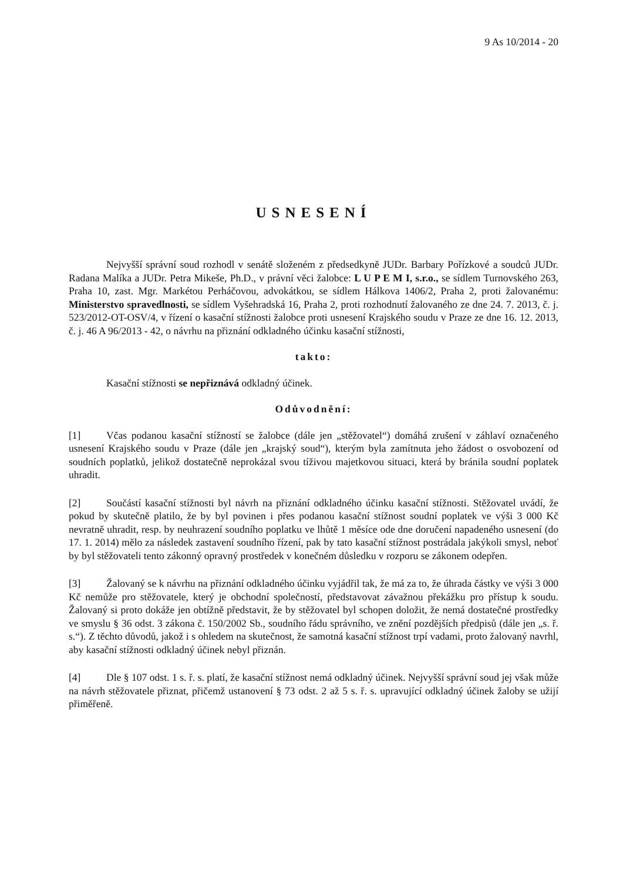9 As 10/2014 - 20
USNESENÍ
Nejvyšší správní soud rozhodl v senátě složeném z předsedkyně JUDr. Barbary Pořízkové a soudců JUDr. Radana Malíka a JUDr. Petra Mikeše, Ph.D., v právní věci žalobce: L U P E M I, s.r.o., se sídlem Turnovského 263, Praha 10, zast. Mgr. Markétou Perháčovou, advokátkou, se sídlem Hálkova 1406/2, Praha 2, proti žalovanému: Ministerstvo spravedlnosti, se sídlem Vyšehradská 16, Praha 2, proti rozhodnutí žalovaného ze dne 24. 7. 2013, č. j. 523/2012-OT-OSV/4, v řízení o kasační stížnosti žalobce proti usnesení Krajského soudu v Praze ze dne 16. 12. 2013, č. j. 46 A 96/2013 - 42, o návrhu na přiznání odkladného účinku kasační stížnosti,
takto:
Kasační stížnosti se nepřiznává odkladný účinek.
Odůvodnění:
[1] Včas podanou kasační stížností se žalobce (dále jen „stěžovatel“) domáhá zrušení v záhlaví označeného usnesení Krajského soudu v Praze (dále jen „krajský soud“), kterým byla zamítnuta jeho žádost o osvobození od soudních poplatků, jelikož dostatečně neprokázal svou tíživou majetkovou situaci, která by bránila soudní poplatek uhradit.
[2] Součástí kasační stížnosti byl návrh na přiznání odkladného účinku kasační stížnosti. Stěžovatel uvádí, že pokud by skutečně platilo, že by byl povinen i přes podanou kasační stížnost soudní poplatek ve výši 3 000 Kč nevratně uhradit, resp. by neuhrazení soudního poplatku ve lhůtě 1 měsíce ode dne doručení napadeného usnesení (do 17. 1. 2014) mělo za následek zastavení soudního řízení, pak by tato kasační stížnost postrádala jakýkoli smysl, neboť by byl stěžovateli tento zákonný opravný prostředek v konečném důsledku v rozporu se zákonem odepřen.
[3] Žalovaný se k návrhu na přiznání odkladného účinku vyjádřil tak, že má za to, že úhrada částky ve výši 3 000 Kč nemůže pro stěžovatele, který je obchodní společností, představovat závažnou překážku pro přístup k soudu. Žalovaný si proto dokáže jen obtížně představit, že by stěžovatel byl schopen doložit, že nemá dostatečné prostředky ve smyslu § 36 odst. 3 zákona č. 150/2002 Sb., soudního řádu správního, ve znění pozdějších předpisů (dále jen „s. ř. s.“). Z těchto důvodů, jakož i s ohledem na skutečnost, že samotná kasační stížnost trpí vadami, proto žalovaný navrhl, aby kasační stížnosti odkladný účinek nebyl přiznán.
[4] Dle § 107 odst. 1 s. ř. s. platí, že kasační stížnost nemá odkladný účinek. Nejvyšší správní soud jej však může na návrh stěžovatele přiznat, přičemž ustanovení § 73 odst. 2 až 5 s. ř. s. upravující odkladný účinek žaloby se užijí přiměřeně.